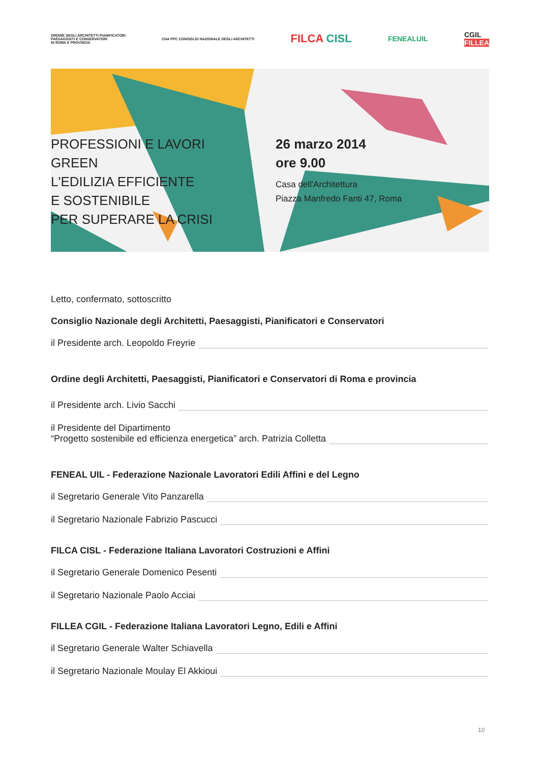ORDINE DEGLI ARCHITETTI PIANIFICATORI
PAESAGGISTI E CONSERVATORI
DI ROMA E PROVINCIA
CNA PPC CONSIGLIO NAZIONALE DEGLI ARCHITETTI
FILCA CISL
FENEALUIL
CGIL
FILLEA
PROFESSIONI E LAVORI GREEN
L'EDILIZIA EFFICIENTE
E SOSTENIBILE
PER SUPERARE LA CRISI
26 marzo 2014
ore 9.00
Casa dell'Architettura
Piazza Manfredo Fanti 47, Roma
Letto, confermato, sottoscritto
Consiglio Nazionale degli Architetti, Paesaggisti, Pianificatori e Conservatori
il Presidente arch. Leopoldo Freyrie
Ordine degli Architetti, Paesaggisti, Pianificatori e Conservatori di Roma e provincia
il Presidente arch. Livio Sacchi
il Presidente del Dipartimento
“Progetto sostenibile ed efficienza energetica” arch. Patrizia Colletta
FENEAL UIL - Federazione Nazionale Lavoratori Edili Affini e del Legno
il Segretario Generale Vito Panzarella
il Segretario Nazionale Fabrizio Pascucci
FILCA CISL - Federazione Italiana Lavoratori Costruzioni e Affini
il Segretario Generale Domenico Pesenti
il Segretario Nazionale Paolo Acciai
FILLEA CGIL - Federazione Italiana Lavoratori Legno, Edili e Affini
il Segretario Generale Walter Schiavella
il Segretario Nazionale Moulay El Akkioui
10